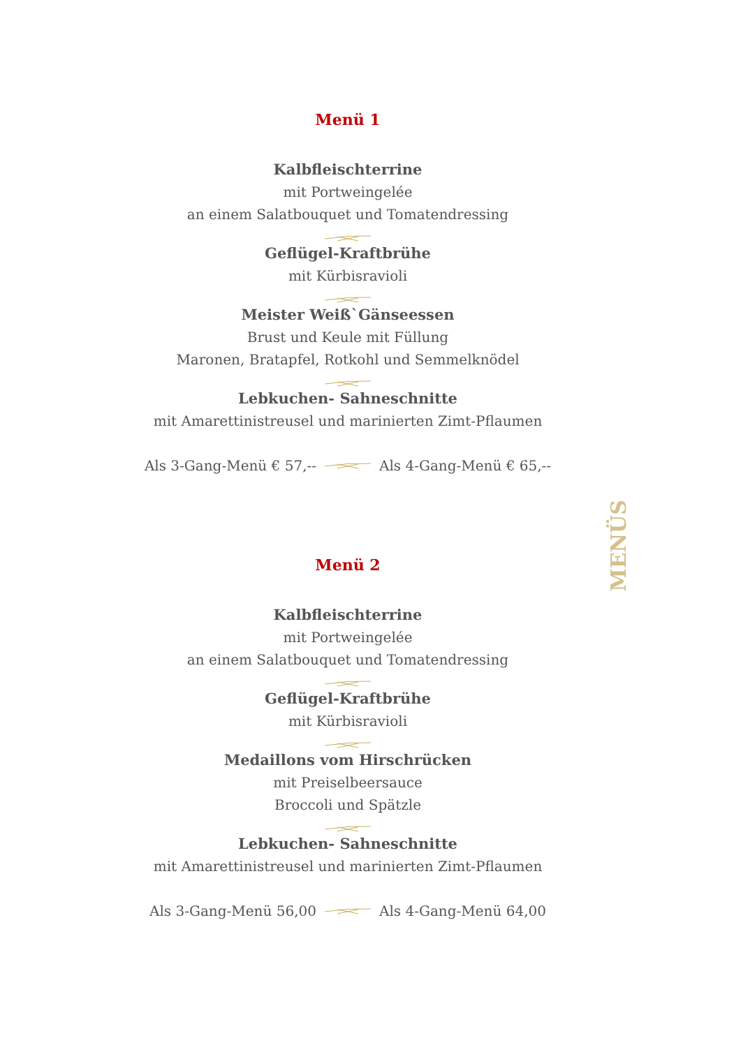Menü 1
Kalbfleischterrine
mit Portweingelée
an einem Salatbouquet und Tomatendressing Geflügel-Kraftbrühe
mit Kürbisravioli Meister Weiß`Gänseessen
Brust und Keule mit Füllung
Maronen, Bratapfel, Rotkohl und Semmelknödel Lebkuchen- Sahneschnitte
mit Amarettinistreusel und marinierten Zimt-Pflaumen
Als 3-Gang-Menü € 57,-- Als 4-Gang-Menü € 65,--
Menü 2
Kalbfleischterrine
mit Portweingelée
an einem Salatbouquet und Tomatendressing Geflügel-Kraftbrühe
mit Kürbisravioli Medaillons vom Hirschrücken
mit Preiselbeersauce
Broccoli und Spätzle Lebkuchen- Sahneschnitte
mit Amarettinistreusel und marinierten Zimt-Pflaumen
Als 3-Gang-Menü 56,00 Als 4-Gang-Menü 64,00
MENÜS